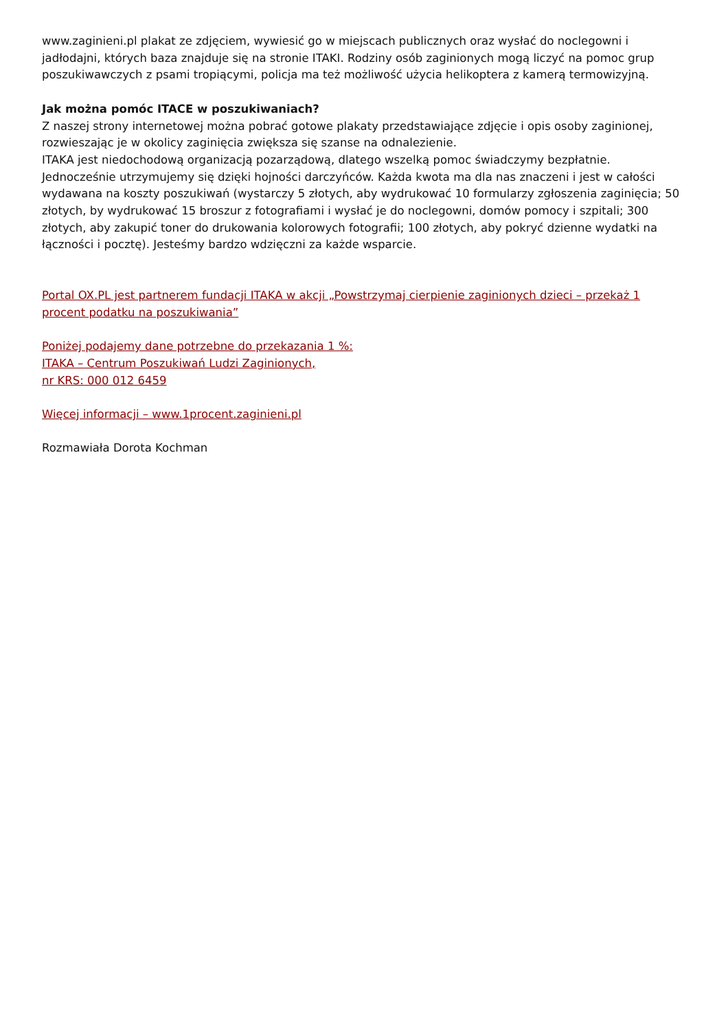www.zaginieni.pl plakat ze zdjęciem, wywiesić go w miejscach publicznych oraz wysłać do noclegowni i jadłodajni, których baza znajduje się na stronie ITAKI. Rodziny osób zaginionych mogą liczyć na pomoc grup poszukiwawczych z psami tropiącymi, policja ma też możliwość użycia helikoptera z kamerą termowizyjną.
Jak można pomóc ITACE w poszukiwaniach?
Z naszej strony internetowej można pobrać gotowe plakaty przedstawiające zdjęcie i opis osoby zaginionej, rozwieszając je w okolicy zaginięcia zwiększa się szanse na odnalezienie.
ITAKA jest niedochodową organizacją pozarządową, dlatego wszelką pomoc świadczymy bezpłatnie. Jednocześnie utrzymujemy się dzięki hojności darczyńców. Każda kwota ma dla nas znaczeni i jest w całości wydawana na koszty poszukiwań (wystarczy 5 złotych, aby wydrukować 10 formularzy zgłoszenia zaginięcia; 50 złotych, by wydrukować 15 broszur z fotografiami i wysłać je do noclegowni, domów pomocy i szpitali; 300 złotych, aby zakupić toner do drukowania kolorowych fotografii; 100 złotych, aby pokryć dzienne wydatki na łączności i pocztę). Jesteśmy bardzo wdzięczni za każde wsparcie.
Portal OX.PL jest partnerem fundacji ITAKA w akcji „Powstrzymaj cierpienie zaginionych dzieci – przekaż 1 procent podatku na poszukiwania”
Poniżej podajemy dane potrzebne do przekazania 1 %:
ITAKA – Centrum Poszukiwań Ludzi Zaginionych,
nr KRS: 000 012 6459
Więcej informacji – www.1procent.zaginieni.pl
Rozmawiała Dorota Kochman